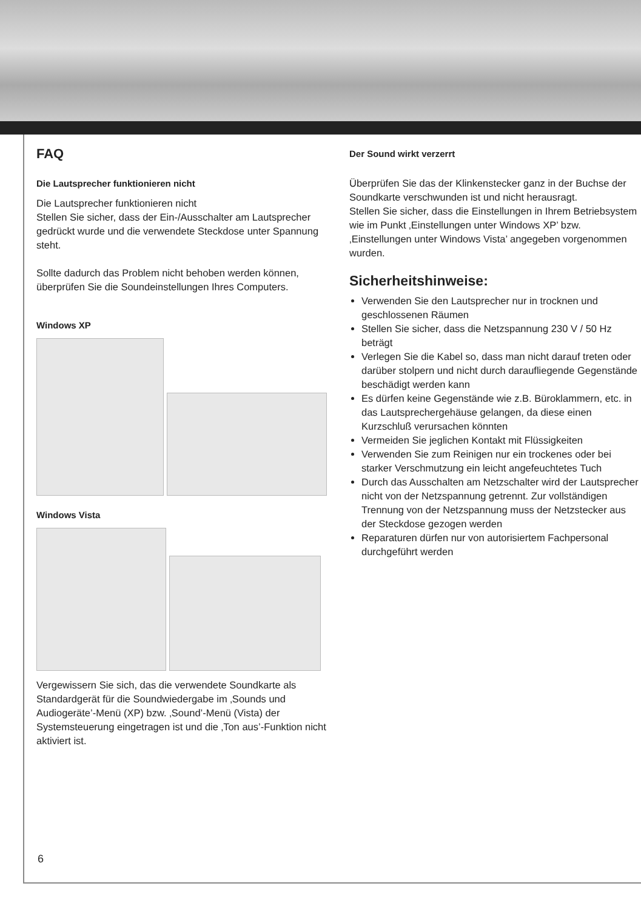FAQ
Die Lautsprecher funktionieren nicht
Die Lautsprecher funktionieren nicht
Stellen Sie sicher, dass der Ein-/Ausschalter am Laut­sprecher gedrückt wurde und die verwendete Steckdose unter Spannung steht.
Sollte dadurch das Problem nicht behoben werden können, überprüfen Sie die Soundeinstellungen Ihres Computers.
Windows XP
Windows Vista
Vergewissern Sie sich, das die verwendete Soundkarte als Standardgerät für die Soundwiedergabe im ‚Sounds und Audiogeräte’-Menü (XP) bzw. ‚Sound’-Menü (Vista) der Systemsteuerung eingetragen ist und die ‚Ton aus’-Funktion nicht aktiviert ist.
Der Sound wirkt verzerrt
Überprüfen Sie das der Klinkenstecker ganz in der Buchse der Soundkarte verschwunden ist und nicht herausragt.
Stellen Sie sicher, dass die Einstellungen in Ihrem Be­triebsystem wie im Punkt ‚Einstellungen unter Windows XP’ bzw. ‚Einstellungen unter Windows Vista’ angegeben vorgenommen wurden.
Sicherheitshinweise:
Verwenden Sie den Lautsprecher nur in trocknen und geschlossenen Räumen
Stellen Sie sicher, dass die Netzspannung 230 V / 50 Hz beträgt
Verlegen Sie die Kabel so, dass man nicht darauf treten oder darüber stolpern und nicht durch daraufliegende Gegenstände beschädigt werden kann
Es dürfen keine Gegenstände wie z.B. Büroklammern, etc. in das Lautsprechergehäuse gelangen, da diese einen Kurzschluß verursachen könnten
Vermeiden Sie jeglichen Kontakt mit Flüssigkeiten
Verwenden Sie zum Reinigen nur ein trockenes oder bei starker Verschmutzung ein leicht angefeuchtetes Tuch
Durch das Ausschalten am Netzschalter wird der Lautsprecher nicht von der Netzspannung getrennt. Zur vollständigen Trennung von der Netzspannung muss der Netzstecker aus der Steckdose gezogen werden
Reparaturen dürfen nur von autorisiertem Fachpersonal durchgeführt werden
6